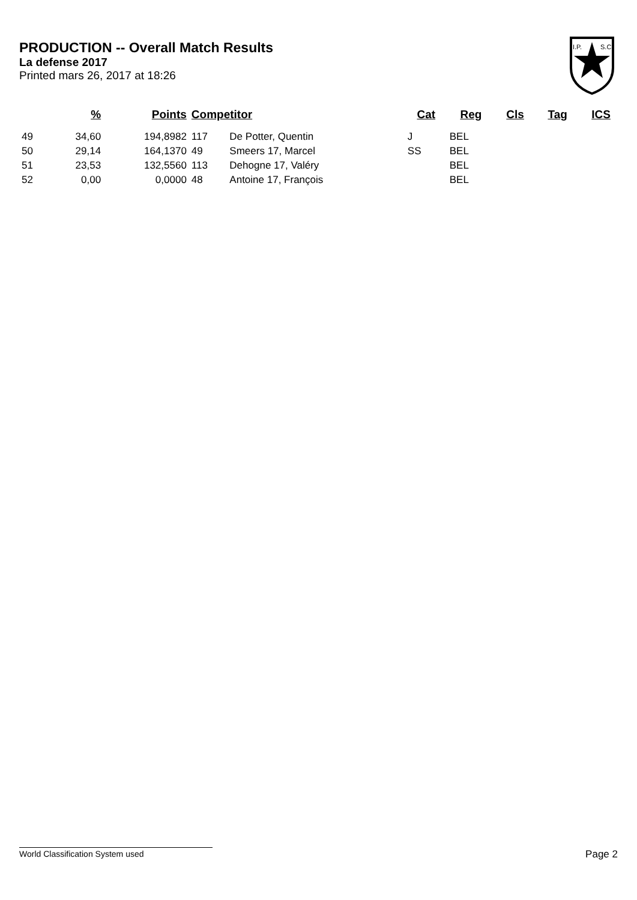PRODUCTION -- Overall Match Results
La defense 2017
Printed mars 26, 2017 at 18:26
I.P.
S.C.
| | % | Points | Competitor | | Cat | Reg | Cls | Tag | ICS |
| --- | --- | --- | --- | --- | --- | --- | --- | --- | --- |
| 49 | 34,60 | 194,8982 | 117 | De Potter, Quentin | J | BEL | | | |
| 50 | 29,14 | 164,1370 | 49 | Smeers 17, Marcel | SS | BEL | | | |
| 51 | 23,53 | 132,5560 | 113 | Dehogne 17, Valéry | | BEL | | | |
| 52 | 0,00 | 0,0000 | 48 | Antoine 17, François | | BEL | | | |
World Classification System used Page 2